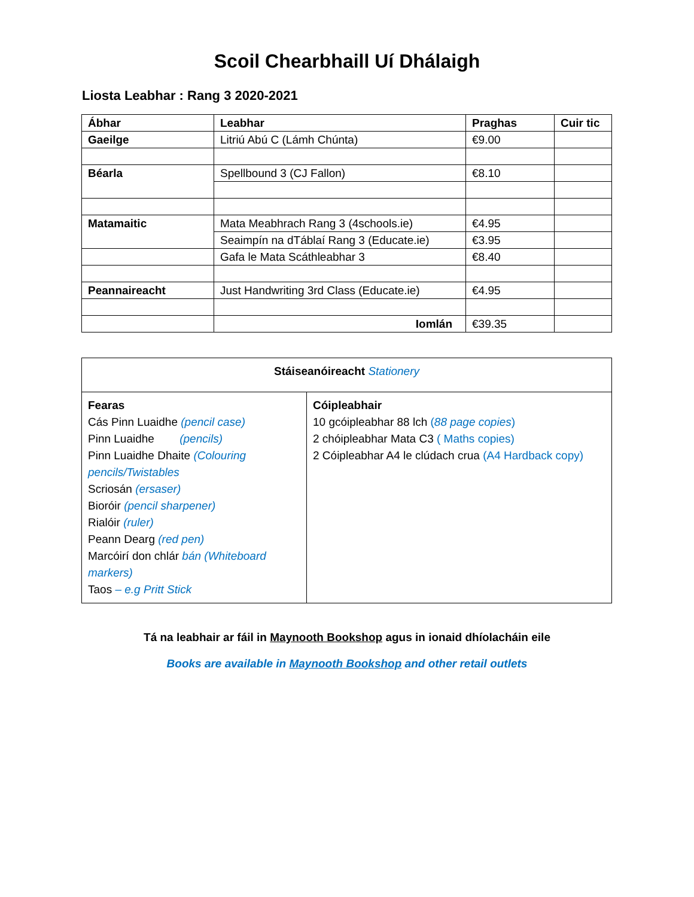Scoil Chearbhaill Uí Dhálaigh
Liosta Leabhar : Rang 3 2020-2021
| Ábhar | Leabhar | Praghas | Cuir tic |
| --- | --- | --- | --- |
| Gaeilge | Litriú Abú C (Lámh Chúnta) | €9.00 | |
| Béarla | Spellbound 3 (CJ Fallon) | €8.10 | |
| Matamaitic | Mata Meabhrach Rang 3 (4schools.ie) | €4.95 | |
| | Seaimpín na dTáblaí Rang 3 (Educate.ie) | €3.95 | |
| | Gafa le Mata Scáthleabhar 3 | €8.40 | |
| Peannaireacht | Just Handwriting 3rd Class (Educate.ie) | €4.95 | |
| | Iomlán | €39.35 | |
| Stáiseanóireacht Stationery | |
| Fearas Cás Pinn Luaidhe (pencil case) Pinn Luaidhe (pencils) Pinn Luaidhe Dhaite (Colouring pencils/Twistables Scriosán (ersaser) Bioróir (pencil sharpener) Rialóir (ruler) Peann Dearg (red pen) Marcóirí don chlár bán (Whiteboard markers) Taos – e.g Pritt Stick | Cóipleabhair 10 gcóipleabhar 88 lch ( 88 page copies ) 2 chóipleabhar Mata C3 ( Maths copies) 2 Cóipleabhar A4 le clúdach crua (A4 Hardback copy) |
Tá na leabhair ar fáil in Maynooth Bookshop agus in ionaid dhíolacháin eile
Books are available in Maynooth Bookshop and other retail outlets